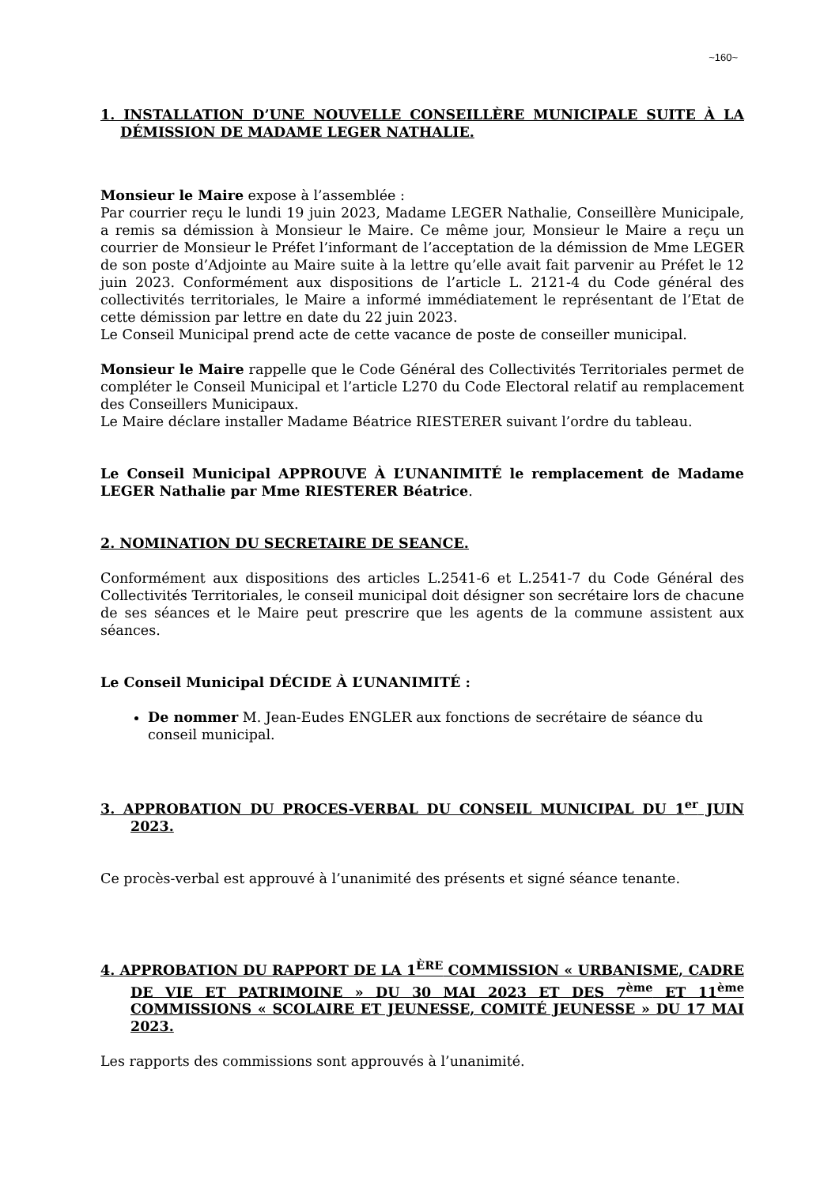~160~
1. INSTALLATION D’UNE NOUVELLE CONSEILLÈRE MUNICIPALE SUITE À LA DÉMISSION DE MADAME LEGER NATHALIE.
Monsieur le Maire expose à l’assemblée :
Par courrier reçu le lundi 19 juin 2023, Madame LEGER Nathalie, Conseillère Municipale, a remis sa démission à Monsieur le Maire. Ce même jour, Monsieur le Maire a reçu un courrier de Monsieur le Préfet l’informant de l’acceptation de la démission de Mme LEGER de son poste d’Adjointe au Maire suite à la lettre qu’elle avait fait parvenir au Préfet le 12 juin 2023. Conformément aux dispositions de l’article L. 2121-4 du Code général des collectivités territoriales, le Maire a informé immédiatement le représentant de l’Etat de cette démission par lettre en date du 22 juin 2023.
Le Conseil Municipal prend acte de cette vacance de poste de conseiller municipal.
Monsieur le Maire rappelle que le Code Général des Collectivités Territoriales permet de compléter le Conseil Municipal et l’article L270 du Code Electoral relatif au remplacement des Conseillers Municipaux.
Le Maire déclare installer Madame Béatrice RIESTERER suivant l’ordre du tableau.
Le Conseil Municipal APPROUVE À L’UNANIMITÉ le remplacement de Madame LEGER Nathalie par Mme RIESTERER Béatrice.
2. NOMINATION DU SECRETAIRE DE SEANCE.
Conformément aux dispositions des articles L.2541-6 et L.2541-7 du Code Général des Collectivités Territoriales, le conseil municipal doit désigner son secrétaire lors de chacune de ses séances et le Maire peut prescrire que les agents de la commune assistent aux séances.
Le Conseil Municipal DÉCIDE À L’UNANIMITÉ :
De nommer M. Jean-Eudes ENGLER aux fonctions de secrétaire de séance du conseil municipal.
3. APPROBATION DU PROCES-VERBAL DU CONSEIL MUNICIPAL DU 1<sup>er</sup> JUIN 2023.
Ce procès-verbal est approuvé à l’unanimité des présents et signé séance tenante.
4. APPROBATION DU RAPPORT DE LA 1<sup>ÈRE</sup> COMMISSION « URBANISME, CADRE DE VIE ET PATRIMOINE » DU 30 MAI 2023 ET DES 7<sup>ème</sup> ET 11<sup>ème</sup> COMMISSIONS « SCOLAIRE ET JEUNESSE, COMITÉ JEUNESSE » DU 17 MAI 2023.
Les rapports des commissions sont approuvés à l’unanimité.